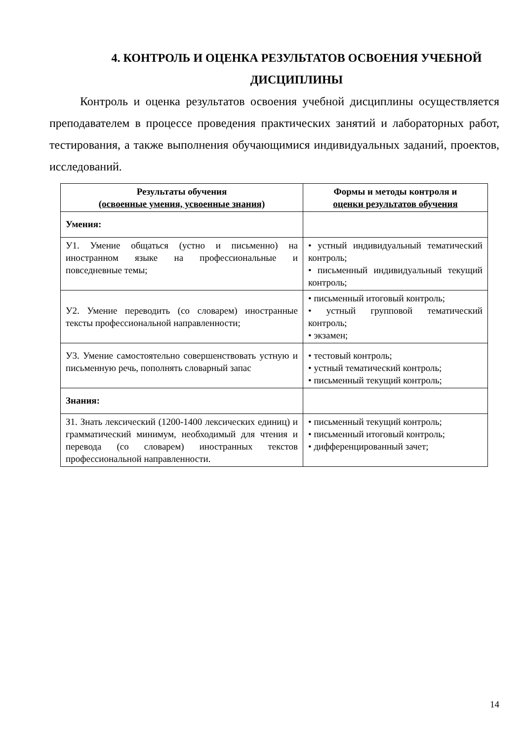4. КОНТРОЛЬ И ОЦЕНКА РЕЗУЛЬТАТОВ ОСВОЕНИЯ УЧЕБНОЙ ДИСЦИПЛИНЫ
Контроль и оценка результатов освоения учебной дисциплины осуществляется преподавателем в процессе проведения практических занятий и лабораторных работ, тестирования, а также выполнения обучающимися индивидуальных заданий, проектов, исследований.
| Результаты обучения (освоенные умения, усвоенные знания) | Формы и методы контроля и оценки результатов обучения |
| --- | --- |
| Умения: | |
| У1. Умение общаться (устно и письменно) на иностранном языке на профессиональные и повседневные темы; | • устный индивидуальный тематический контроль; • письменный индивидуальный текущий контроль; |
| У2. Умение переводить (со словарем) иностранные тексты профессиональной направленности; | • письменный итоговый контроль; • устный групповой тематический контроль; • экзамен; |
| У3. Умение самостоятельно совершенствовать устную и письменную речь, пополнять словарный запас | • тестовый контроль; • устный тематический контроль; • письменный текущий контроль; |
| Знания: | |
| З1. Знать лексический (1200-1400 лексических единиц) и грамматический минимум, необходимый для чтения и перевода (со словарем) иностранных текстов профессиональной направленности. | • письменный текущий контроль; • письменный итоговый контроль; • дифференцированный зачет; |
14